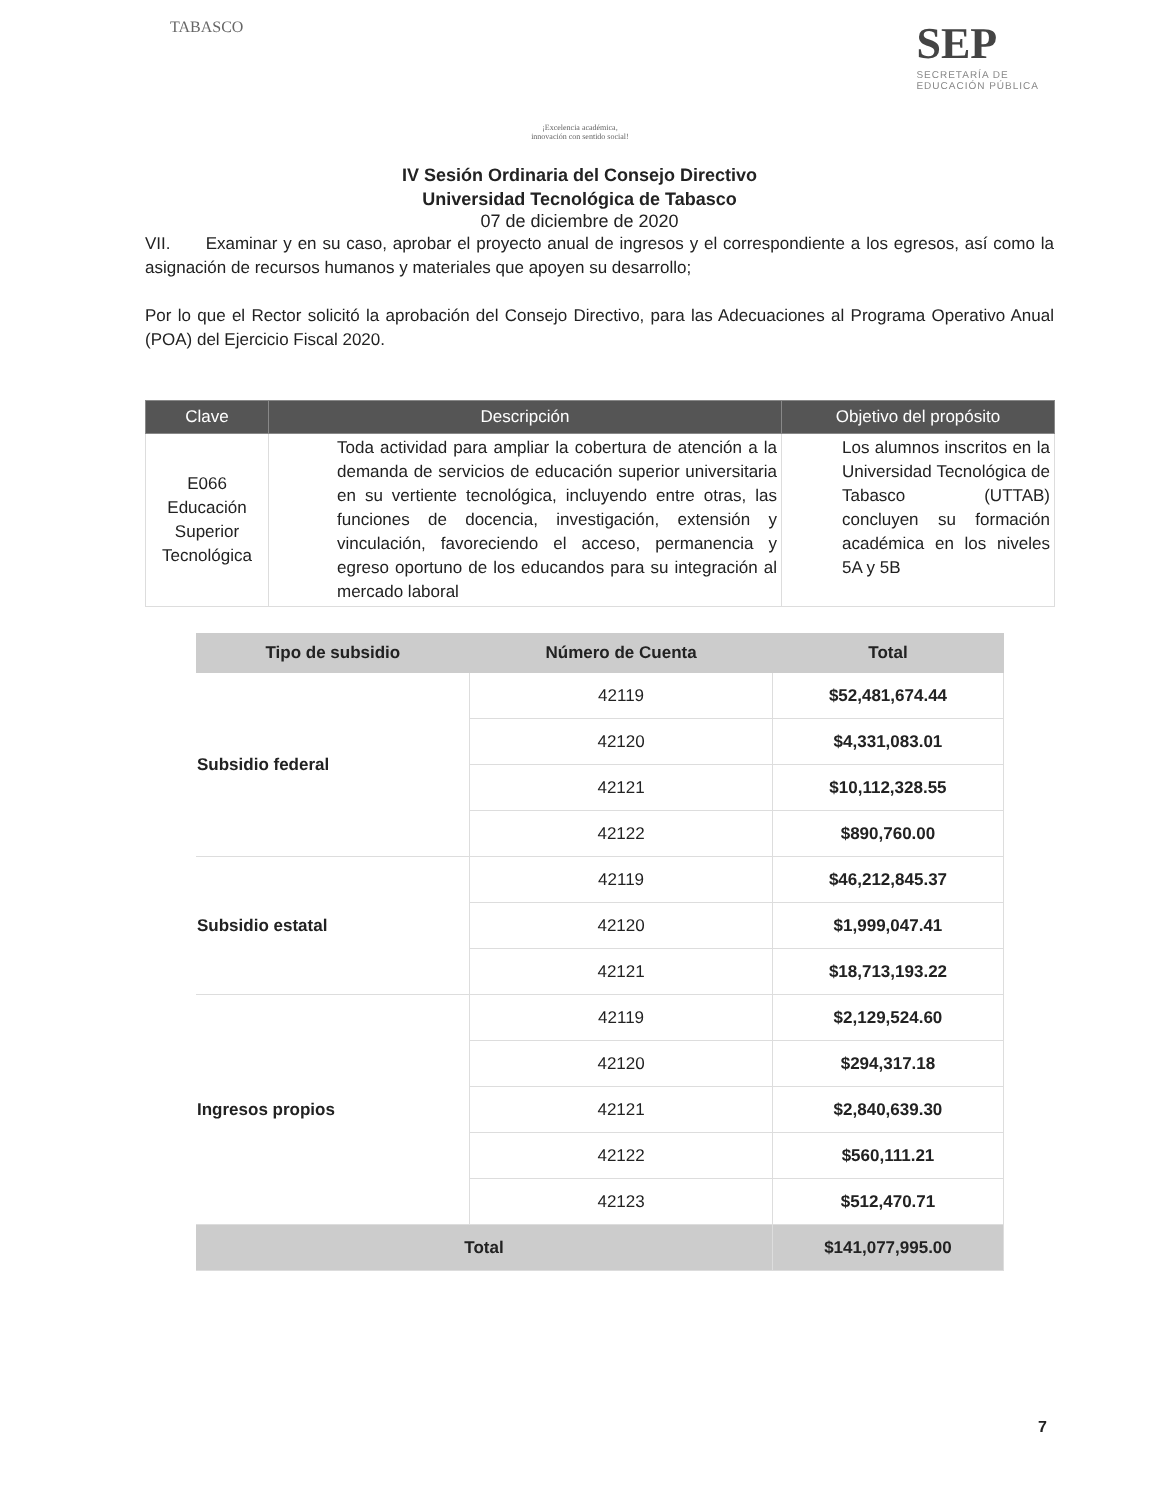TABASCO
¡Excelencia académica,
innovación con sentido social!
SEP
SECRETARÍA DE
EDUCACIÓN PÚBLICA
IV Sesión Ordinaria del Consejo Directivo
Universidad Tecnológica de Tabasco
07 de diciembre de 2020
VII. Examinar y en su caso, aprobar el proyecto anual de ingresos y el correspondiente a los egresos, así como la asignación de recursos humanos y materiales que apoyen su desarrollo;
Por lo que el Rector solicitó la aprobación del Consejo Directivo, para las Adecuaciones al Programa Operativo Anual (POA) del Ejercicio Fiscal 2020.
| Clave | Descripción | Objetivo del propósito |
| --- | --- | --- |
| E066 Educación Superior Tecnológica | Toda actividad para ampliar la cobertura de atención a la demanda de servicios de educación superior universitaria en su vertiente tecnológica, incluyendo entre otras, las funciones de docencia, investigación, extensión y vinculación, favoreciendo el acceso, permanencia y egreso oportuno de los educandos para su integración al mercado laboral | Los alumnos inscritos en la Universidad Tecnológica de Tabasco (UTTAB) concluyen su formación académica en los niveles 5A y 5B |
| Tipo de subsidio | Número de Cuenta | Total |
| --- | --- | --- |
| Subsidio federal | 42119 | $52,481,674.44 |
| | 42120 | $4,331,083.01 |
| | 42121 | $10,112,328.55 |
| | 42122 | $890,760.00 |
| Subsidio estatal | 42119 | $46,212,845.37 |
| | 42120 | $1,999,047.41 |
| | 42121 | $18,713,193.22 |
| Ingresos propios | 42119 | $2,129,524.60 |
| | 42120 | $294,317.18 |
| | 42121 | $2,840,639.30 |
| | 42122 | $560,111.21 |
| | 42123 | $512,470.71 |
| Total | | $141,077,995.00 |
7